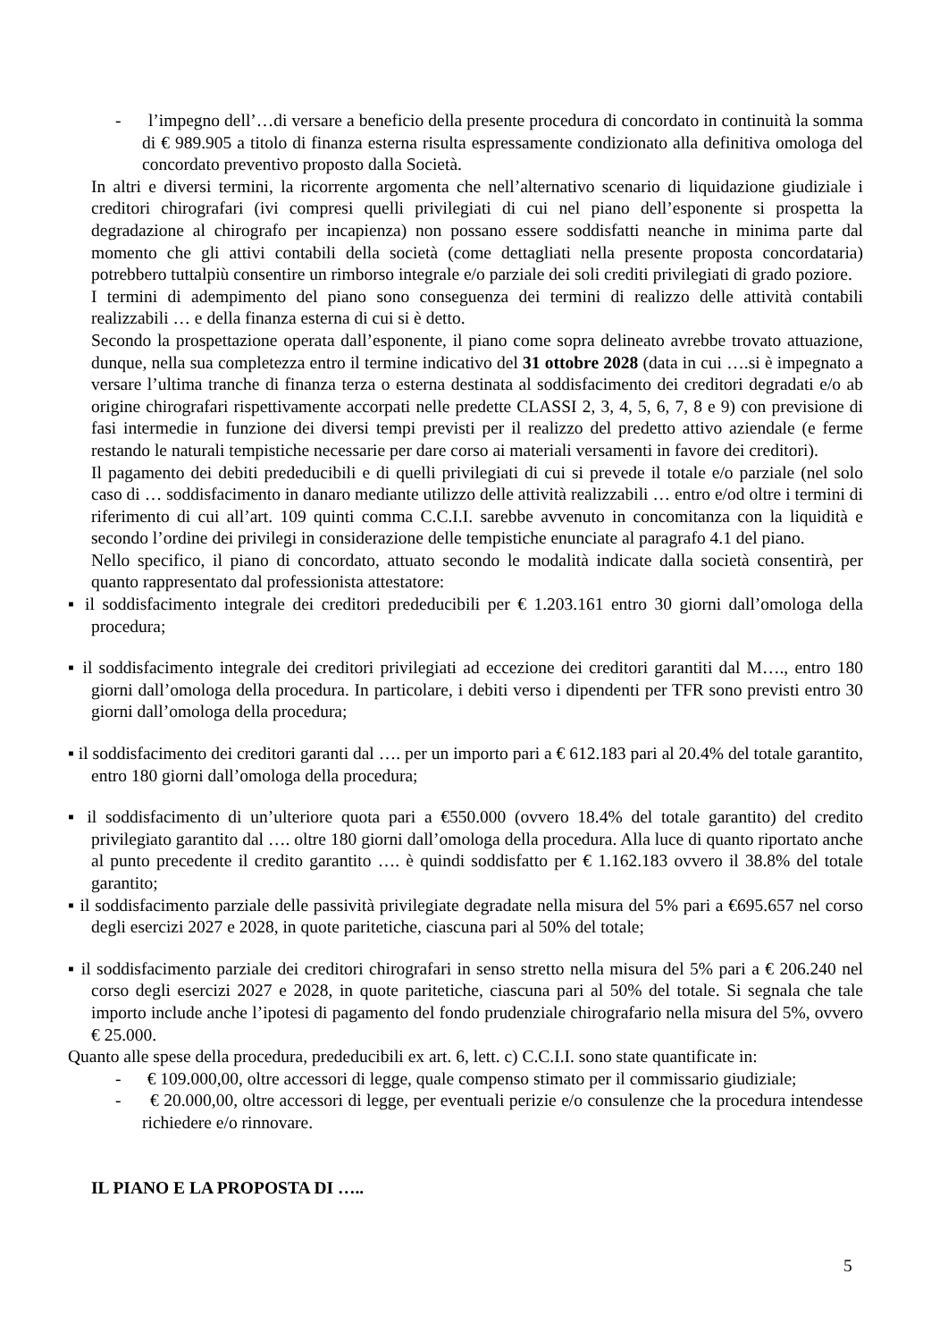- l’impegno dell’…di versare a beneficio della presente procedura di concordato in continuità la somma di € 989.905 a titolo di finanza esterna risulta espressamente condizionato alla definitiva omologa del concordato preventivo proposto dalla Società.
In altri e diversi termini, la ricorrente argomenta che nell’alternativo scenario di liquidazione giudiziale i creditori chirografari (ivi compresi quelli privilegiati di cui nel piano dell’esponente si prospetta la degradazione al chirografo per incapienza) non possano essere soddisfatti neanche in minima parte dal momento che gli attivi contabili della società (come dettagliati nella presente proposta concordataria) potrebbero tuttalpiù consentire un rimborso integrale e/o parziale dei soli crediti privilegiati di grado poziore.
I termini di adempimento del piano sono conseguenza dei termini di realizzo delle attività contabili realizzabili … e della finanza esterna di cui si è detto.
Secondo la prospettazione operata dall’esponente, il piano come sopra delineato avrebbe trovato attuazione, dunque, nella sua completezza entro il termine indicativo del 31 ottobre 2028 (data in cui ….si è impegnato a versare l’ultima tranche di finanza terza o esterna destinata al soddisfacimento dei creditori degradati e/o ab origine chirografari rispettivamente accorpati nelle predette CLASSI 2, 3, 4, 5, 6, 7, 8 e 9) con previsione di fasi intermedie in funzione dei diversi tempi previsti per il realizzo del predetto attivo aziendale (e ferme restando le naturali tempistiche necessarie per dare corso ai materiali versamenti in favore dei creditori).
Il pagamento dei debiti prededucibili e di quelli privilegiati di cui si prevede il totale e/o parziale (nel solo caso di … soddisfacimento in danaro mediante utilizzo delle attività realizzabili … entro e/od oltre i termini di riferimento di cui all’art. 109 quinti comma C.C.I.I. sarebbe avvenuto in concomitanza con la liquidità e secondo l’ordine dei privilegi in considerazione delle tempistiche enunciate al paragrafo 4.1 del piano.
Nello specifico, il piano di concordato, attuato secondo le modalità indicate dalla società consentirà, per quanto rappresentato dal professionista attestatore:
▪ il soddisfacimento integrale dei creditori prededucibili per € 1.203.161 entro 30 giorni dall’omologa della procedura;
▪ il soddisfacimento integrale dei creditori privilegiati ad eccezione dei creditori garantiti dal M…., entro 180 giorni dall’omologa della procedura. In particolare, i debiti verso i dipendenti per TFR sono previsti entro 30 giorni dall’omologa della procedura;
▪ il soddisfacimento dei creditori garanti dal …. per un importo pari a € 612.183 pari al 20.4% del totale garantito, entro 180 giorni dall’omologa della procedura;
▪ il soddisfacimento di un’ulteriore quota pari a €550.000 (ovvero 18.4% del totale garantito) del credito privilegiato garantito dal …. oltre 180 giorni dall’omologa della procedura. Alla luce di quanto riportato anche al punto precedente il credito garantito …. è quindi soddisfatto per € 1.162.183 ovvero il 38.8% del totale garantito;
▪ il soddisfacimento parziale delle passività privilegiate degradate nella misura del 5% pari a €695.657 nel corso degli esercizi 2027 e 2028, in quote paritetiche, ciascuna pari al 50% del totale;
▪ il soddisfacimento parziale dei creditori chirografari in senso stretto nella misura del 5% pari a € 206.240 nel corso degli esercizi 2027 e 2028, in quote paritetiche, ciascuna pari al 50% del totale. Si segnala che tale importo include anche l’ipotesi di pagamento del fondo prudenziale chirografario nella misura del 5%, ovvero € 25.000.
Quanto alle spese della procedura, prededucibili ex art. 6, lett. c) C.C.I.I. sono state quantificate in:
- € 109.000,00, oltre accessori di legge, quale compenso stimato per il commissario giudiziale;
- € 20.000,00, oltre accessori di legge, per eventuali perizie e/o consulenze che la procedura intendesse richiedere e/o rinnovare.
IL PIANO E LA PROPOSTA DI …..
5